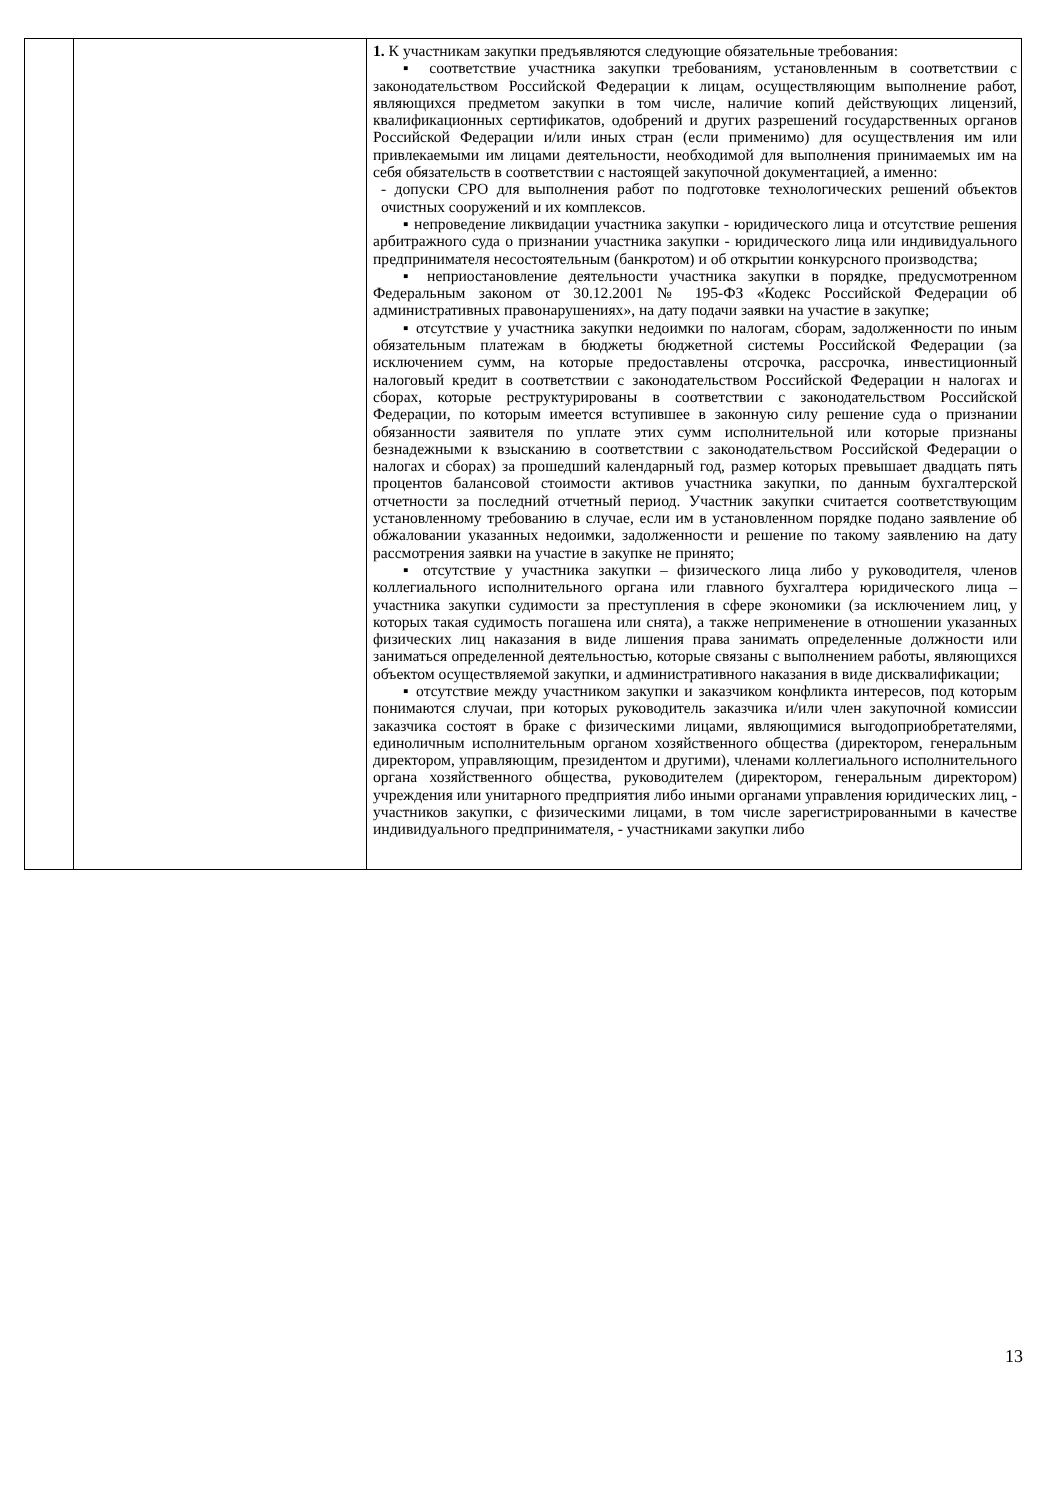| | | 1. К участникам закупки предъявляются следующие обязательные требования: ▪ соответствие участника закупки требованиям, установленным в соответствии с законодательством Российской Федерации к лицам, осуществляющим выполнение работ, являющихся предметом закупки в том числе, наличие копий действующих лицензий, квалификационных сертификатов, одобрений и других разрешений государственных органов Российской Федерации и/или иных стран (если применимо) для осуществления им или привлекаемыми им лицами деятельности, необходимой для выполнения принимаемых им на себя обязательств в соответствии с настоящей закупочной документацией, а именно: - допуски СРО для выполнения работ по подготовке технологических решений объектов очистных сооружений и их комплексов. ▪ непроведение ликвидации участника закупки - юридического лица и отсутствие решения арбитражного суда о признании участника закупки - юридического лица или индивидуального предпринимателя несостоятельным (банкротом) и об открытии конкурсного производства; ▪ неприостановление деятельности участника закупки в порядке, предусмотренном Федеральным законом от 30.12.2001 № 195-ФЗ «Кодекс Российской Федерации об административных правонарушениях», на дату подачи заявки на участие в закупке; ▪ отсутствие у участника закупки недоимки по налогам, сборам, задолженности по иным обязательным платежам в бюджеты бюджетной системы Российской Федерации (за исключением сумм, на которые предоставлены отсрочка, рассрочка, инвестиционный налоговый кредит в соответствии с законодательством Российской Федерации н налогах и сборах, которые реструктурированы в соответствии с законодательством Российской Федерации, по которым имеется вступившее в законную силу решение суда о признании обязанности заявителя по уплате этих сумм исполнительной или которые признаны безнадежными к взысканию в соответствии с законодательством Российской Федерации о налогах и сборах) за прошедший календарный год, размер которых превышает двадцать пять процентов балансовой стоимости активов участника закупки, по данным бухгалтерской отчетности за последний отчетный период. Участник закупки считается соответствующим установленному требованию в случае, если им в установленном порядке подано заявление об обжаловании указанных недоимки, задолженности и решение по такому заявлению на дату рассмотрения заявки на участие в закупке не принято; ▪ отсутствие у участника закупки – физического лица либо у руководителя, членов коллегиального исполнительного органа или главного бухгалтера юридического лица – участника закупки судимости за преступления в сфере экономики (за исключением лиц, у которых такая судимость погашена или снята), а также неприменение в отношении указанных физических лиц наказания в виде лишения права занимать определенные должности или заниматься определенной деятельностью, которые связаны с выполнением работы, являющихся объектом осуществляемой закупки, и административного наказания в виде дисквалификации; ▪ отсутствие между участником закупки и заказчиком конфликта интересов, под которым понимаются случаи, при которых руководитель заказчика и/или член закупочной комиссии заказчика состоят в браке с физическими лицами, являющимися выгодоприобретателями, единоличным исполнительным органом хозяйственного общества (директором, генеральным директором, управляющим, президентом и другими), членами коллегиального исполнительного органа хозяйственного общества, руководителем (директором, генеральным директором) учреждения или унитарного предприятия либо иными органами управления юридических лиц, - участников закупки, с физическими лицами, в том числе зарегистрированными в качестве индивидуального предпринимателя, - участниками закупки либо |
13